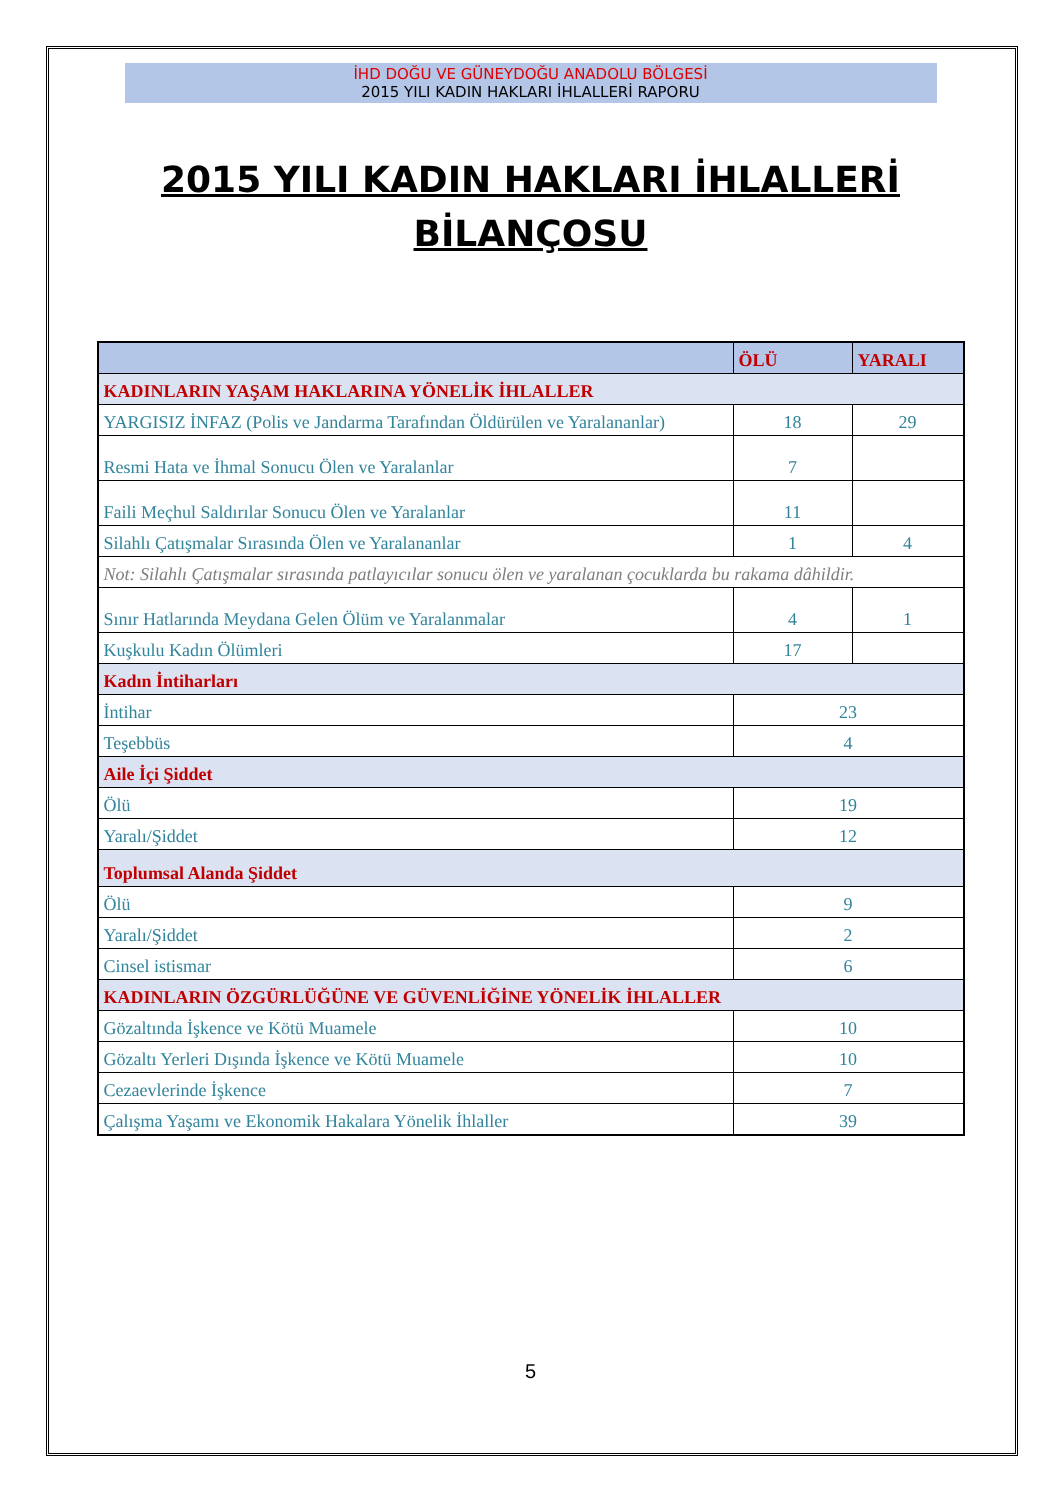İHD DOĞU VE GÜNEYDOĞU ANADOLU BÖLGESİ
2015 YILI KADIN HAKLARI İHLALLERİ RAPORU
2015 YILI KADIN HAKLARI İHLALLERİ
BİLANÇOSU
| | ÖLÜ | YARALI |
| KADINLARIN YAŞAM HAKLARINA YÖNELİK İHLALLER | | |
| YARGISIZ İNFAZ (Polis ve Jandarma Tarafından Öldürülen ve Yaralananlar) | 18 | 29 |
| Resmi Hata ve İhmal Sonucu Ölen ve Yaralanlar | 7 | |
| Faili Meçhul Saldırılar Sonucu Ölen ve Yaralanlar | 11 | |
| Silahlı Çatışmalar Sırasında Ölen ve Yaralananlar | 1 | 4 |
| Not: Silahlı Çatışmalar sırasında patlayıcılar sonucu ölen ve yaralanan çocuklarda bu rakama dâhildir. | | |
| Sınır Hatlarında Meydana Gelen Ölüm ve Yaralanmalar | 4 | 1 |
| Kuşkulu Kadın Ölümleri | 17 | |
| Kadın İntiharları | | |
| İntihar | 23 | |
| Teşebbüs | 4 | |
| Aile İçi Şiddet | | |
| Ölü | 19 | |
| Yaralı/Şiddet | 12 | |
| Toplumsal Alanda Şiddet | | |
| Ölü | 9 | |
| Yaralı/Şiddet | 2 | |
| Cinsel istismar | 6 | |
| KADINLARIN ÖZGÜRLÜĞÜNE VE GÜVENLİĞİNE YÖNELİK İHLALLER | | |
| Gözaltında İşkence ve Kötü Muamele | 10 | |
| Gözaltı Yerleri Dışında İşkence ve Kötü Muamele | 10 | |
| Cezaevlerinde İşkence | 7 | |
| Çalışma Yaşamı ve Ekonomik Hakalara Yönelik İhlaller | 39 | |
5